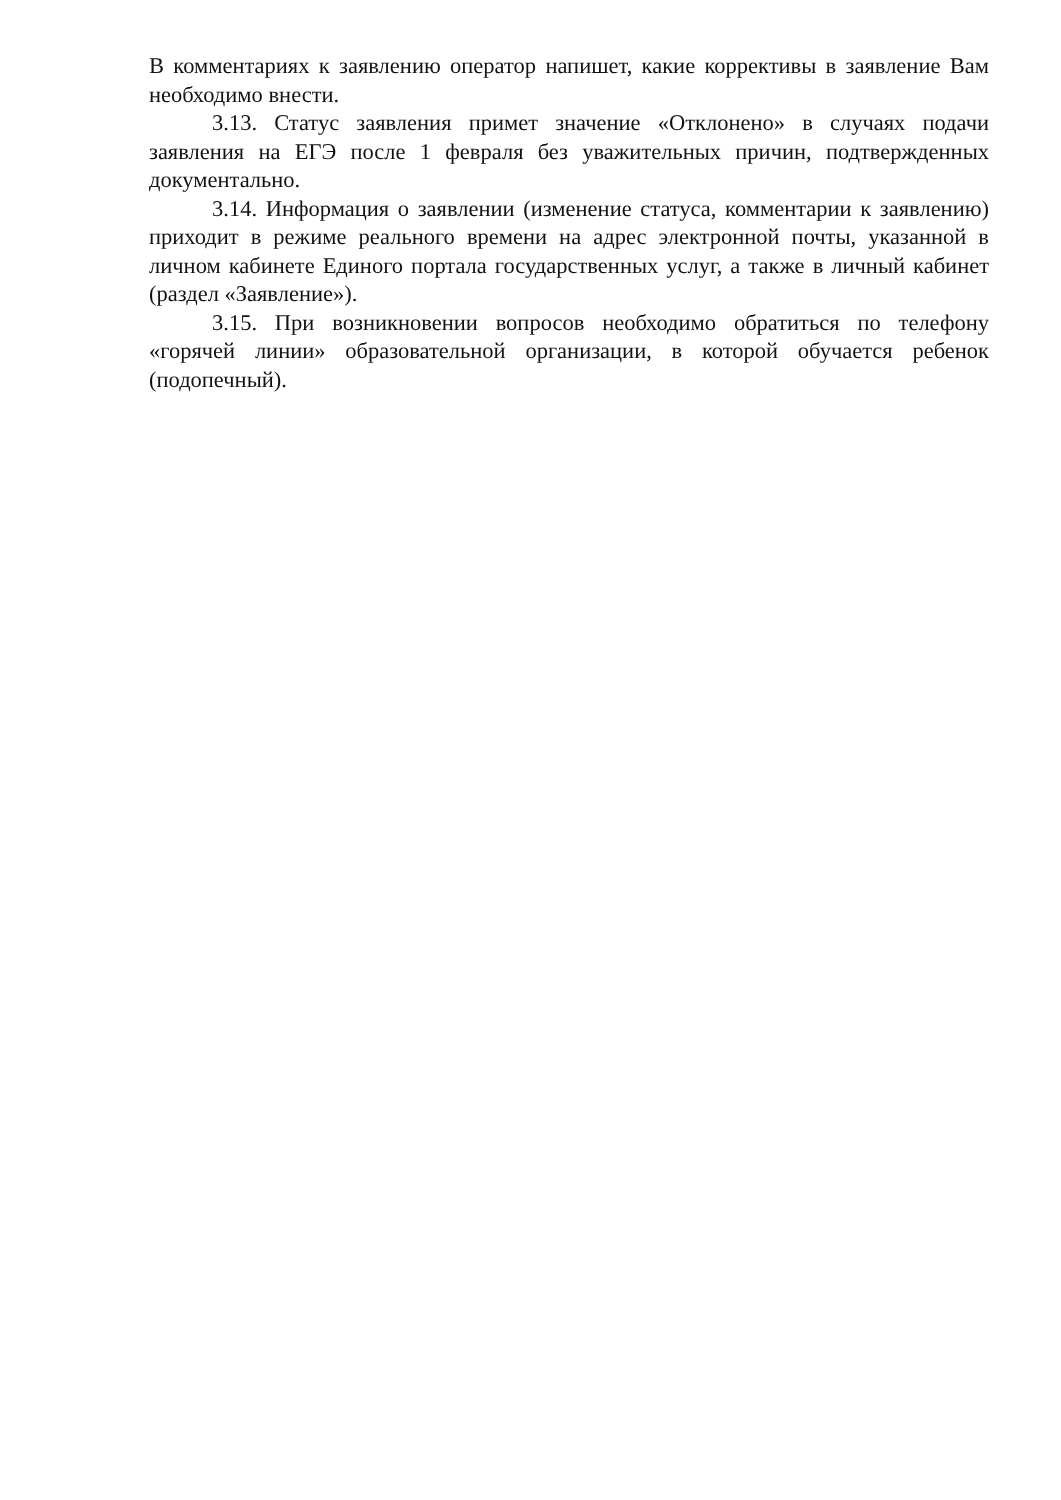В комментариях к заявлению оператор напишет, какие коррективы в заявление Вам необходимо внести.
3.13. Статус заявления примет значение «Отклонено» в случаях подачи заявления на ЕГЭ после 1 февраля без уважительных причин, подтвержденных документально.
3.14. Информация о заявлении (изменение статуса, комментарии к заявлению) приходит в режиме реального времени на адрес электронной почты, указанной в личном кабинете Единого портала государственных услуг, а также в личный кабинет (раздел «Заявление»).
3.15. При возникновении вопросов необходимо обратиться по телефону «горячей линии» образовательной организации, в которой обучается ребенок (подопечный).